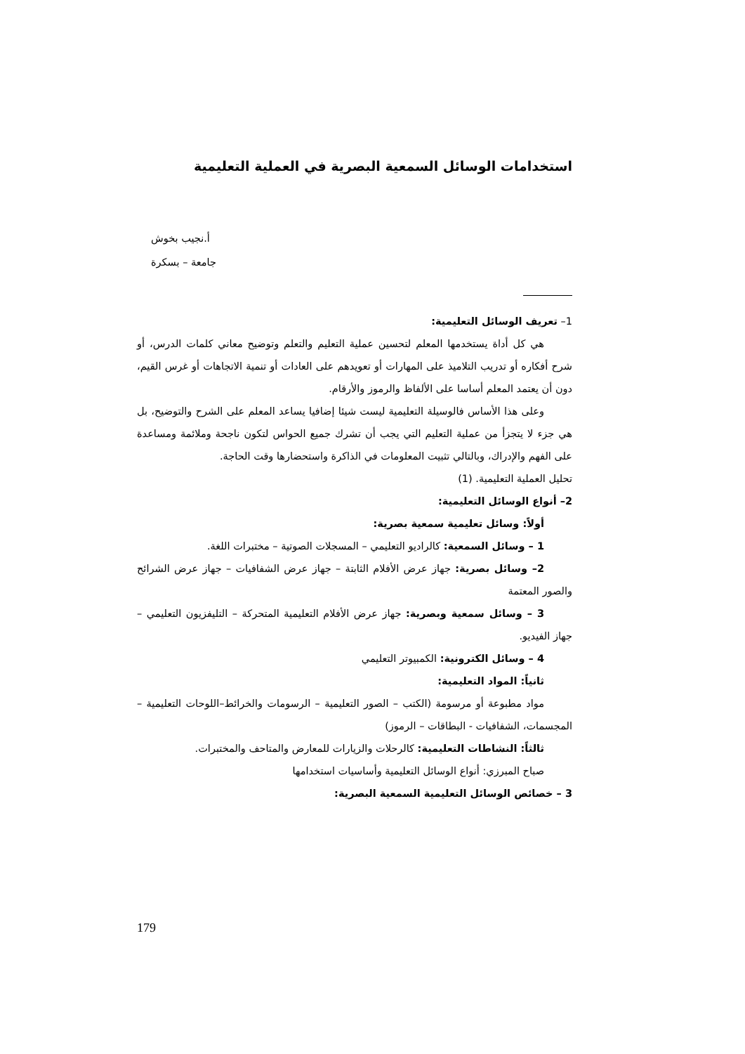استخدامات الوسائل السمعية البصرية في العملية التعليمية
أ.نجيب بخوش
جامعة – بسكرة
1– تعريف الوسائل التعليمية:
هي كل أداة يستخدمها المعلم لتحسين عملية التعليم والتعلم وتوضيح معاني كلمات الدرس، أو شرح أفكاره أو تدريب التلاميذ على المهارات أو تعويدهم على العادات أو تنمية الاتجاهات أو غرس القيم، دون أن يعتمد المعلم أساسا على الألفاظ والرموز والأرقام.
وعلى هذا الأساس فالوسيلة التعليمية ليست شيئا إضافيا يساعد المعلم على الشرح والتوضيح، بل هي جزء لا يتجزأ من عملية التعليم التي يجب أن تشرك جميع الحواس لتكون ناجحة وملائمة ومساعدة على الفهم والإدراك، وبالتالي تثبيت المعلومات في الذاكرة واستحضارها وقت الحاجة.
تحليل العملية التعليمية. (1)
2– أنواع الوسائل التعليمية:
أولاً: وسائل تعليمية سمعية بصرية:
1 – وسائل السمعية: كالراديو التعليمي – المسجلات الصوتية – مختبرات اللغة.
2– وسائل بصرية: جهاز عرض الأفلام الثابتة – جهاز عرض الشفافيات – جهاز عرض الشرائح والصور المعتمة
3 – وسائل سمعية وبصرية: جهاز عرض الأفلام التعليمية المتحركة – التليفزيون التعليمي – جهاز الفيديو.
4 – وسائل الكترونية: الكمبيوتر التعليمي
ثانياً: المواد التعليمية:
مواد مطبوعة أو مرسومة (الكتب – الصور التعليمية – الرسومات والخرائط–اللوحات التعليمية – المجسمات، الشفافيات - البطاقات – الرموز)
ثالثاً: النشاطات التعليمية: كالرحلات والزيارات للمعارض والمتاحف والمختبرات.
صباح المبرزي: أنواع الوسائل التعليمية وأساسيات استخدامها
3 – خصائص الوسائل التعليمية السمعية البصرية:
179